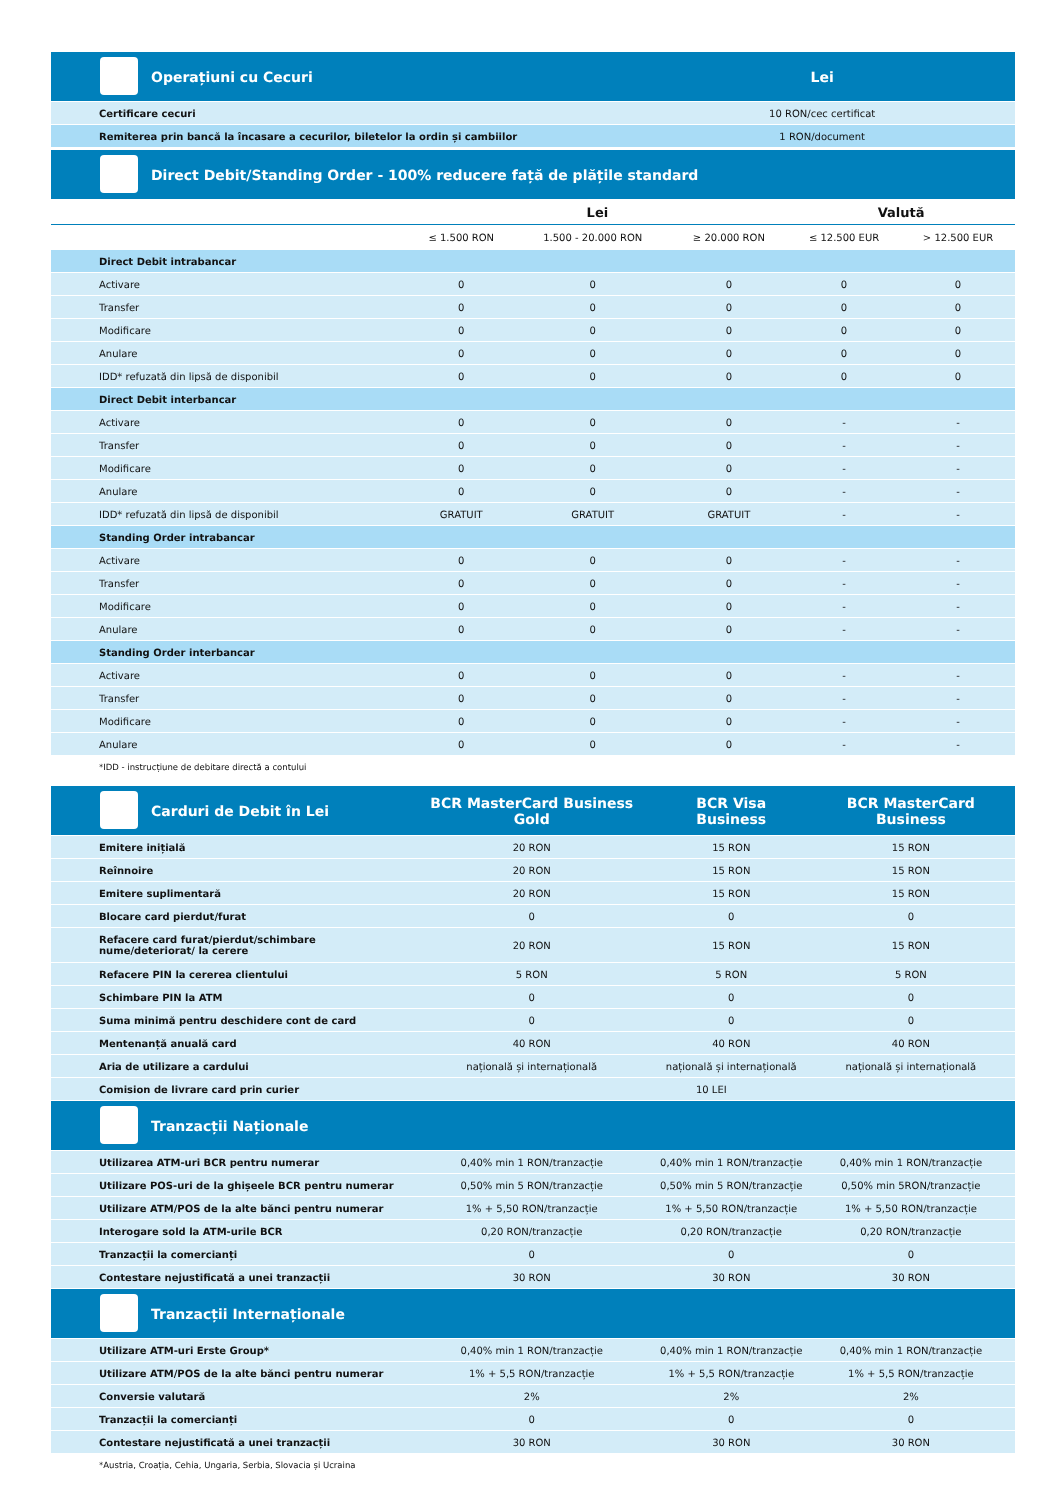| Operațiuni cu Cecuri | Lei |
| --- | --- |
| Certificare cecuri | 10 RON/cec certificat |
| Remiterea prin bancă la încasare a cecurilor, biletelor la ordin și cambiilor | 1 RON/document |
| Direct Debit/Standing Order - 100% reducere față de plățile standard | | | | | |
| --- | --- | --- | --- | --- | --- |
| | Lei | | | Valută | |
| | ≤ 1.500 RON | 1.500 - 20.000 RON | ≥ 20.000 RON | ≤ 12.500 EUR | > 12.500 EUR |
| Direct Debit intrabancar | | | | | |
| Activare | 0 | 0 | 0 | 0 | 0 |
| Transfer | 0 | 0 | 0 | 0 | 0 |
| Modificare | 0 | 0 | 0 | 0 | 0 |
| Anulare | 0 | 0 | 0 | 0 | 0 |
| IDD* refuzată din lipsă de disponibil | 0 | 0 | 0 | 0 | 0 |
| Direct Debit interbancar | | | | | |
| Activare | 0 | 0 | 0 | - | - |
| Transfer | 0 | 0 | 0 | - | - |
| Modificare | 0 | 0 | 0 | - | - |
| Anulare | 0 | 0 | 0 | - | - |
| IDD* refuzată din lipsă de disponibil | GRATUIT | GRATUIT | GRATUIT | - | - |
| Standing Order intrabancar | | | | | |
| Activare | 0 | 0 | 0 | - | - |
| Transfer | 0 | 0 | 0 | - | - |
| Modificare | 0 | 0 | 0 | - | - |
| Anulare | 0 | 0 | 0 | - | - |
| Standing Order interbancar | | | | | |
| Activare | 0 | 0 | 0 | - | - |
| Transfer | 0 | 0 | 0 | - | - |
| Modificare | 0 | 0 | 0 | - | - |
| Anulare | 0 | 0 | 0 | - | - |
*IDD - instrucțiune de debitare directă a contului
| Carduri de Debit în Lei | BCR MasterCard Business Gold | BCR Visa Business | BCR MasterCard Business |
| --- | --- | --- | --- |
| Emitere inițială | 20 RON | 15 RON | 15 RON |
| Reînnoire | 20 RON | 15 RON | 15 RON |
| Emitere suplimentară | 20 RON | 15 RON | 15 RON |
| Blocare card pierdut/furat | 0 | 0 | 0 |
| Refacere card furat/pierdut/schimbare nume/deteriorat/ la cerere | 20 RON | 15 RON | 15 RON |
| Refacere PIN la cererea clientului | 5 RON | 5 RON | 5 RON |
| Schimbare PIN la ATM | 0 | 0 | 0 |
| Suma minimă pentru deschidere cont de card | 0 | 0 | 0 |
| Mentenanță anuală card | 40 RON | 40 RON | 40 RON |
| Aria de utilizare a cardului | națională și internațională | națională și internațională | națională și internațională |
| Comision de livrare card prin curier | 10 LEI | | |
| Tranzacții Naționale | | | |
| Utilizarea ATM-uri BCR pentru numerar | 0,40% min 1 RON/tranzacție | 0,40% min 1 RON/tranzacție | 0,40% min 1 RON/tranzacție |
| Utilizare POS-uri de la ghișeele BCR pentru numerar | 0,50% min 5 RON/tranzacție | 0,50% min 5 RON/tranzacție | 0,50% min 5RON/tranzacție |
| Utilizare ATM/POS de la alte bănci pentru numerar | 1% + 5,50 RON/tranzacție | 1% + 5,50 RON/tranzacție | 1% + 5,50 RON/tranzacție |
| Interogare sold la ATM-urile BCR | 0,20 RON/tranzacție | 0,20 RON/tranzacție | 0,20 RON/tranzacție |
| Tranzacții la comercianți | 0 | 0 | 0 |
| Contestare nejustificată a unei tranzacții | 30 RON | 30 RON | 30 RON |
| Tranzacții Internaționale | | | |
| Utilizare ATM-uri Erste Group* | 0,40% min 1 RON/tranzacție | 0,40% min 1 RON/tranzacție | 0,40% min 1 RON/tranzacție |
| Utilizare ATM/POS de la alte bănci pentru numerar | 1% + 5,5 RON/tranzacție | 1% + 5,5 RON/tranzacție | 1% + 5,5 RON/tranzacție |
| Conversie valutară | 2% | 2% | 2% |
| Tranzacții la comercianți | 0 | 0 | 0 |
| Contestare nejustificată a unei tranzacții | 30 RON | 30 RON | 30 RON |
*Austria, Croația, Cehia, Ungaria, Serbia, Slovacia și Ucraina